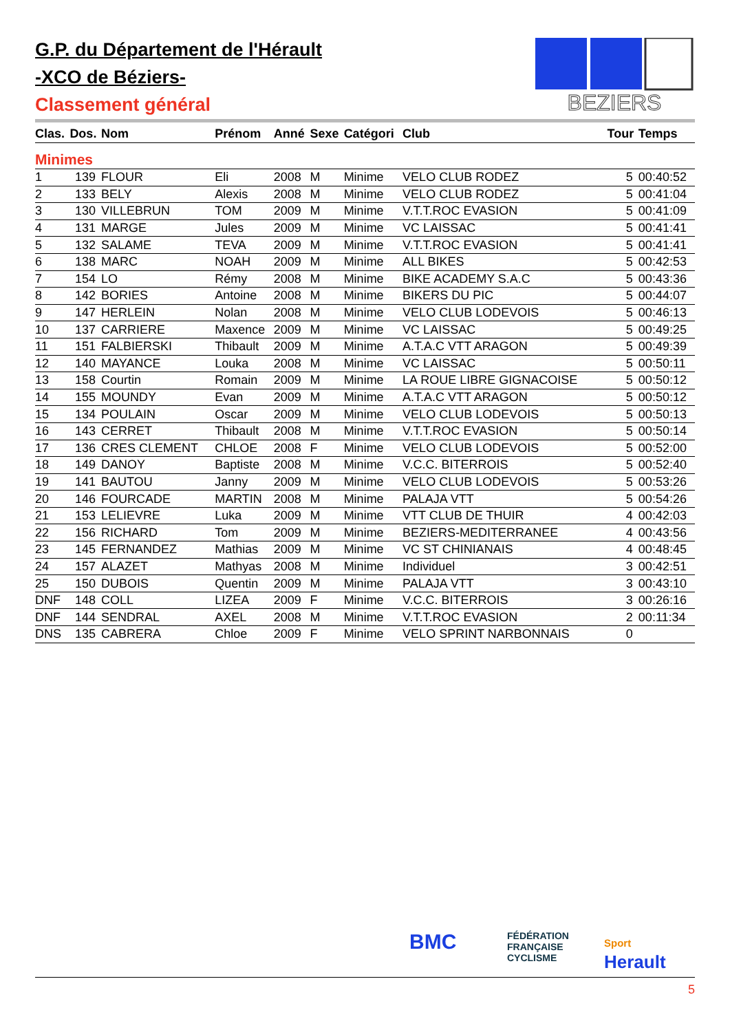G.P. du Département de l'Hérault
-XCO de Béziers-
Classement général
BEZIERS
| Clas. | Dos. | Nom | Prénom | Anné | Sexe | Catégori | Club | Tour | Temps |
| --- | --- | --- | --- | --- | --- | --- | --- | --- | --- |
| Minimes | | | | | | | | | |
| 1 | 139 | FLOUR | Eli | 2008 | M | Minime | VELO CLUB RODEZ | 5 | 00:40:52 |
| 2 | 133 | BELY | Alexis | 2008 | M | Minime | VELO CLUB RODEZ | 5 | 00:41:04 |
| 3 | 130 | VILLEBRUN | TOM | 2009 | M | Minime | V.T.T.ROC EVASION | 5 | 00:41:09 |
| 4 | 131 | MARGE | Jules | 2009 | M | Minime | VC LAISSAC | 5 | 00:41:41 |
| 5 | 132 | SALAME | TEVA | 2009 | M | Minime | V.T.T.ROC EVASION | 5 | 00:41:41 |
| 6 | 138 | MARC | NOAH | 2009 | M | Minime | ALL BIKES | 5 | 00:42:53 |
| 7 | 154 | LO | Rémy | 2008 | M | Minime | BIKE ACADEMY S.A.C | 5 | 00:43:36 |
| 8 | 142 | BORIES | Antoine | 2008 | M | Minime | BIKERS DU PIC | 5 | 00:44:07 |
| 9 | 147 | HERLEIN | Nolan | 2008 | M | Minime | VELO CLUB LODEVOIS | 5 | 00:46:13 |
| 10 | 137 | CARRIERE | Maxence | 2009 | M | Minime | VC LAISSAC | 5 | 00:49:25 |
| 11 | 151 | FALBIERSKI | Thibault | 2009 | M | Minime | A.T.A.C VTT ARAGON | 5 | 00:49:39 |
| 12 | 140 | MAYANCE | Louka | 2008 | M | Minime | VC LAISSAC | 5 | 00:50:11 |
| 13 | 158 | Courtin | Romain | 2009 | M | Minime | LA ROUE LIBRE GIGNACOISE | 5 | 00:50:12 |
| 14 | 155 | MOUNDY | Evan | 2009 | M | Minime | A.T.A.C VTT ARAGON | 5 | 00:50:12 |
| 15 | 134 | POULAIN | Oscar | 2009 | M | Minime | VELO CLUB LODEVOIS | 5 | 00:50:13 |
| 16 | 143 | CERRET | Thibault | 2008 | M | Minime | V.T.T.ROC EVASION | 5 | 00:50:14 |
| 17 | 136 | CRES CLEMENT | CHLOE | 2008 | F | Minime | VELO CLUB LODEVOIS | 5 | 00:52:00 |
| 18 | 149 | DANOY | Baptiste | 2008 | M | Minime | V.C.C. BITERROIS | 5 | 00:52:40 |
| 19 | 141 | BAUTOU | Janny | 2009 | M | Minime | VELO CLUB LODEVOIS | 5 | 00:53:26 |
| 20 | 146 | FOURCADE | MARTIN | 2008 | M | Minime | PALAJA VTT | 5 | 00:54:26 |
| 21 | 153 | LELIEVRE | Luka | 2009 | M | Minime | VTT CLUB DE THUIR | 4 | 00:42:03 |
| 22 | 156 | RICHARD | Tom | 2009 | M | Minime | BEZIERS-MEDITERRANEE | 4 | 00:43:56 |
| 23 | 145 | FERNANDEZ | Mathias | 2009 | M | Minime | VC ST CHINIANAIS | 4 | 00:48:45 |
| 24 | 157 | ALAZET | Mathyas | 2008 | M | Minime | Individuel | 3 | 00:42:51 |
| 25 | 150 | DUBOIS | Quentin | 2009 | M | Minime | PALAJA VTT | 3 | 00:43:10 |
| DNF | 148 | COLL | LIZEA | 2009 | F | Minime | V.C.C. BITERROIS | 3 | 00:26:16 |
| DNF | 144 | SENDRAL | AXEL | 2008 | M | Minime | V.T.T.ROC EVASION | 2 | 00:11:34 |
| DNS | 135 | CABRERA | Chloe | 2009 | F | Minime | VELO SPRINT NARBONNAIS | 0 | |
BMC
FÉDÉRATION
FRANÇAISE
CYCLISME
Sport
Herault
5